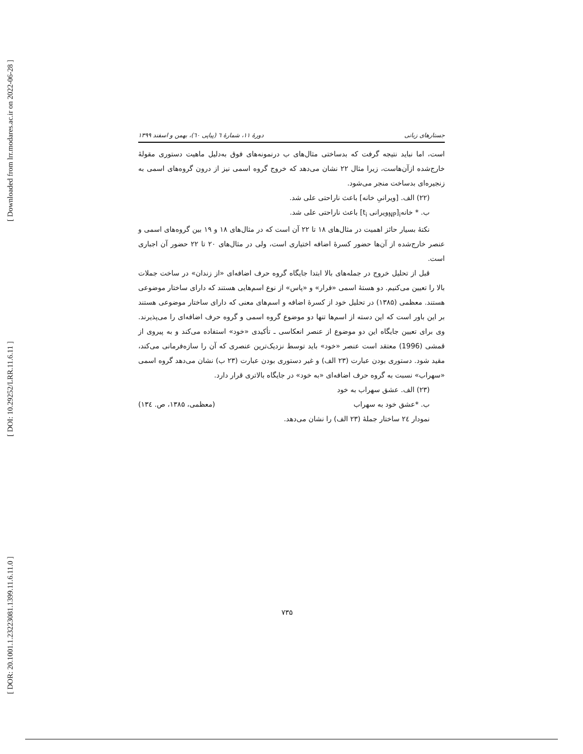[ Downloaded from lrr.modares.ac.ir on 2022-06-28 ]
[ DOI: 10.29252/LRR.11.6.11 ]
[ DOR: 20.1001.1.23223081.1399.11.6.11.0 ]
جستارهای زبانی دورهٔ ۱۱، شمارهٔ ٦ (پیاپی ٦٠)، بهمن و اسفند ۱۳۹۹
است، اما نباید نتیجه گرفت که بدساختی مثال‌های ب درنمونه‌های فوق به‌دلیل ماهیت دستوری مقولهٔ خارج‌شده ازآن‌هاست، زیرا مثال ۲۲ نشان می‌دهد که خروج گروه اسمی نیز از درون گروه‌های اسمی به زنجیره‌ای بدساخت منجر می‌شود.
(۲۲) الف. [ویرانیِ خانه] باعث ناراحتی علی شد.
ب. * خانه<sub>i</sub>[<sub>NP</sub>ویرانی t<sub>i</sub>] باعث ناراحتی علی شد.
نکتهٔ بسیار حائز اهمیت در مثال‌های ۱۸ تا ۲۲ آن است که در مثال‌های ۱۸ و ۱۹ بین گروه‌های اسمی و عنصر خارج‌شده از آن‌ها حضور کسرهٔ اضافه اختیاری است، ولی در مثال‌های ۲۰ تا ۲۲ حضور آن اجباری است.
قبل از تحلیل خروج در جمله‌های بالا ابتدا جایگاه گروه حرف اضافه‌ای «از زندان» در ساخت جملات بالا را تعیین می‌کنیم. دو هستهٔ اسمی «فرار» و «پاس» از نوع اسم‌هایی هستند که دارای ساختار موضوعی هستند. معظمی (۱۳۸۵) در تحلیل خود از کسرهٔ اضافه و اسم‌های معنی که دارای ساختار موضوعی هستند بر این باور است که این دسته از اسم‌ها تنها دو موضوع گروه اسمی و گروه حرف اضافه‌ای را می‌پذیرند. وی برای تعیین جایگاه این دو موضوع از عنصر انعکاسی ـ تأکیدی «خود» استفاده می‌کند و به پیروی از قمشی (1996) معتقد است عنصر «خود» باید توسط نزدیک‌ترین عنصری که آن را سازه‌فرمانی می‌کند، مقید شود. دستوری بودن عبارت (۲۳ الف) و غیر دستوری بودن عبارت (۲۳ ب) نشان می‌دهد گروه اسمی «سهراب» نسبت به گروه حرف اضافه‌ای «به خود» در جایگاه بالاتری قرار دارد.
(۲۳) الف. عشق سهراب به خود
ب. *عشق خود به سهراب (معظمی، ۱۳۸۵، ص. ۱۳٤)
نمودار ۲٤ ساختار جملهٔ (۲۳ الف) را نشان می‌دهد.
۷۳۵